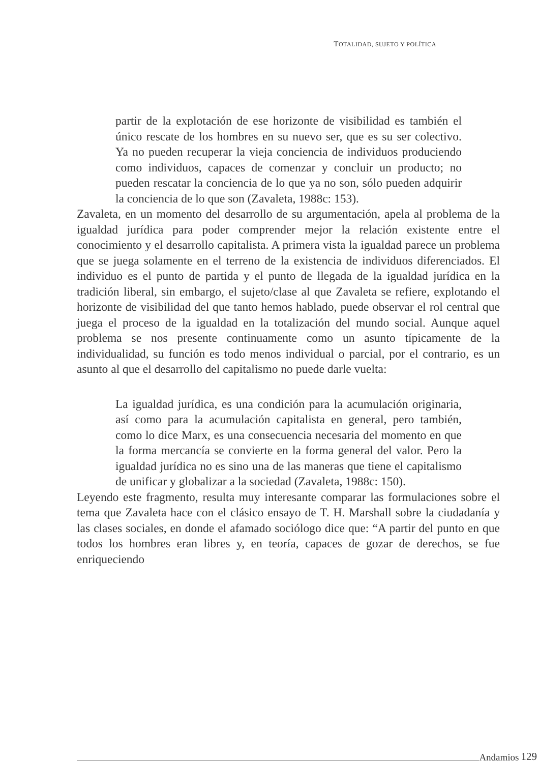TOTALIDAD, SUJETO Y POLÍTICA
partir de la explotación de ese horizonte de visibilidad es también el único rescate de los hombres en su nuevo ser, que es su ser colectivo. Ya no pueden recuperar la vieja conciencia de individuos produciendo como individuos, capaces de comenzar y concluir un producto; no pueden rescatar la conciencia de lo que ya no son, sólo pueden adquirir la conciencia de lo que son (Zavaleta, 1988c: 153).
Zavaleta, en un momento del desarrollo de su argumentación, apela al problema de la igualdad jurídica para poder comprender mejor la relación existente entre el conocimiento y el desarrollo capitalista. A primera vista la igualdad parece un problema que se juega solamente en el terreno de la existencia de individuos diferenciados. El individuo es el punto de partida y el punto de llegada de la igualdad jurídica en la tradición liberal, sin embargo, el sujeto/clase al que Zavaleta se refiere, explotando el horizonte de visibilidad del que tanto hemos hablado, puede observar el rol central que juega el proceso de la igualdad en la totalización del mundo social. Aunque aquel problema se nos presente continuamente como un asunto típicamente de la individualidad, su función es todo menos individual o parcial, por el contrario, es un asunto al que el desarrollo del capitalismo no puede darle vuelta:
La igualdad jurídica, es una condición para la acumulación originaria, así como para la acumulación capitalista en general, pero también, como lo dice Marx, es una consecuencia necesaria del momento en que la forma mercancía se convierte en la forma general del valor. Pero la igualdad jurídica no es sino una de las maneras que tiene el capitalismo de unificar y globalizar a la sociedad (Zavaleta, 1988c: 150).
Leyendo este fragmento, resulta muy interesante comparar las formulaciones sobre el tema que Zavaleta hace con el clásico ensayo de T. H. Marshall sobre la ciudadanía y las clases sociales, en donde el afamado sociólogo dice que: “A partir del punto en que todos los hombres eran libres y, en teoría, capaces de gozar de derechos, se fue enriqueciendo
Andamios 129